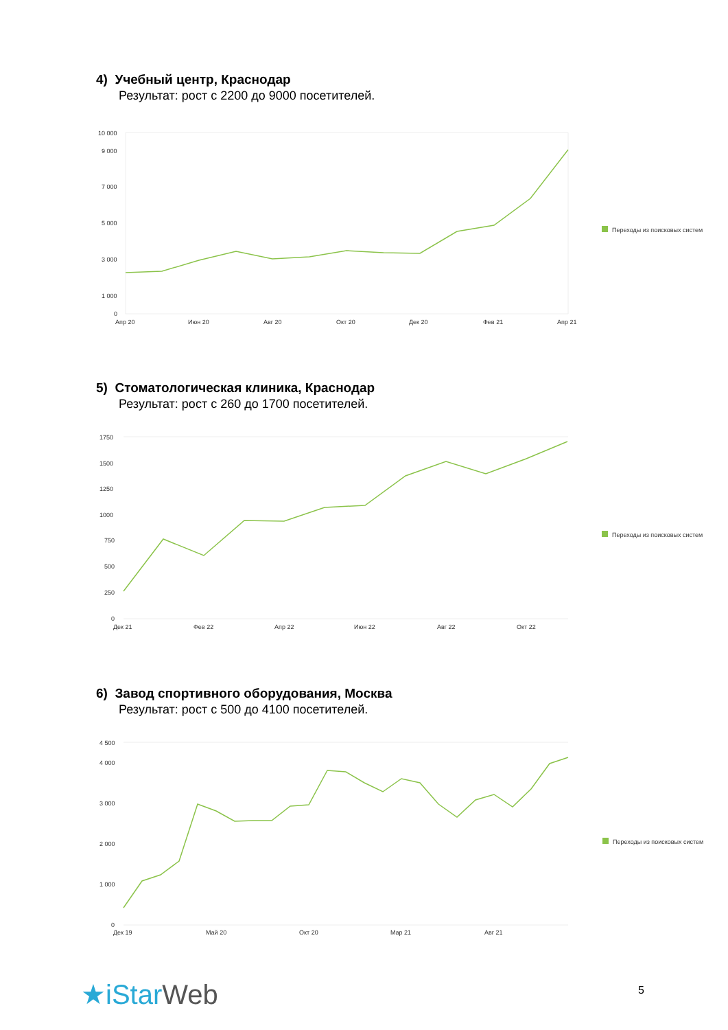4) Учебный центр, Краснодар
Результат: рост с 2200 до 9000 посетителей.
10 000
9 000
7 000
5 000
3 000
1 000
0
Апр 20
Июн 20
Авг 20
Окт 20
Дек 20
Фев 21
Апр 21
Переходы из поисковых систем
5) Стоматологическая клиника, Краснодар
Результат: рост с 260 до 1700 посетителей.
1750
1500
1250
1000
750
500
250
0
Дек 21
Фев 22
Апр 22
Июн 22
Авг 22
Окт 22
Переходы из поисковых систем
6) Завод спортивного оборудования, Москва
Результат: рост с 500 до 4100 посетителей.
4 500
4 000
3 000
2 000
1 000
0
Дек 19
Май 20
Окт 20
Мар 21
Авг 21
Переходы из поисковых систем
★iStar Web 5